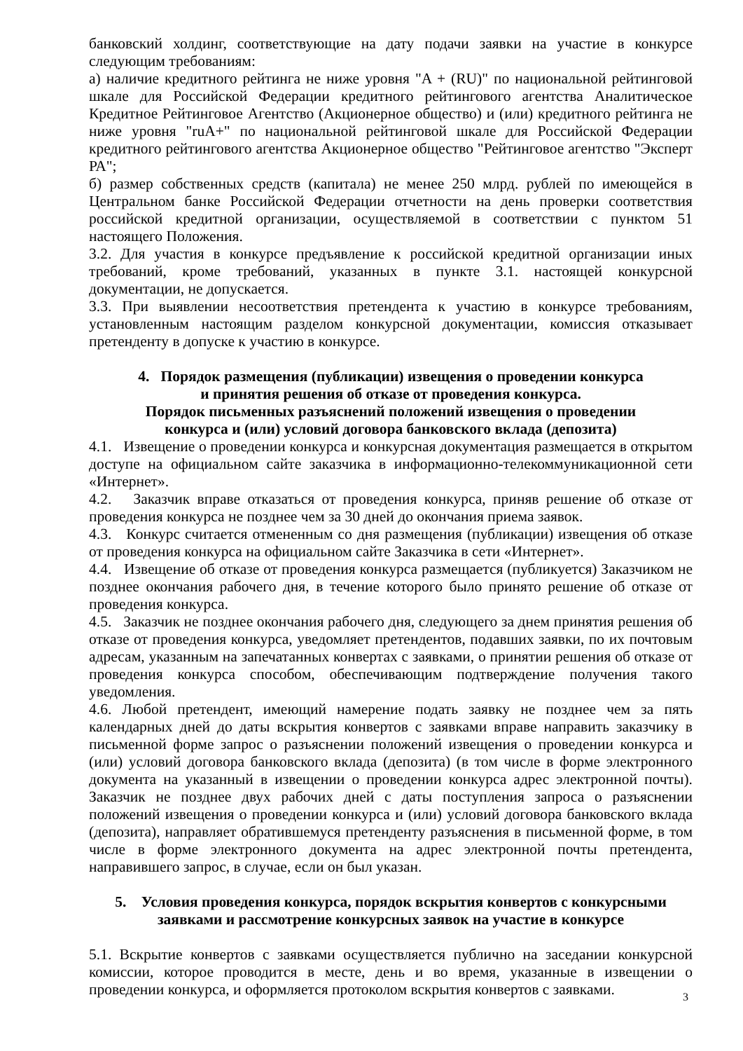банковский холдинг, соответствующие на дату подачи заявки на участие в конкурсе следующим требованиям:
а) наличие кредитного рейтинга не ниже уровня "A + (RU)" по национальной рейтинговой шкале для Российской Федерации кредитного рейтингового агентства Аналитическое Кредитное Рейтинговое Агентство (Акционерное общество) и (или) кредитного рейтинга не ниже уровня "ruA+" по национальной рейтинговой шкале для Российской Федерации кредитного рейтингового агентства Акционерное общество "Рейтинговое агентство "Эксперт РА";
б) размер собственных средств (капитала) не менее 250 млрд. рублей по имеющейся в Центральном банке Российской Федерации отчетности на день проверки соответствия российской кредитной организации, осуществляемой в соответствии с пунктом 51 настоящего Положения.
3.2. Для участия в конкурсе предъявление к российской кредитной организации иных требований, кроме требований, указанных в пункте 3.1. настоящей конкурсной документации, не допускается.
3.3. При выявлении несоответствия претендента к участию в конкурсе требованиям, установленным настоящим разделом конкурсной документации, комиссия отказывает претенденту в допуске к участию в конкурсе.
4. Порядок размещения (публикации) извещения о проведении конкурса
и принятия решения об отказе от проведения конкурса.
Порядок письменных разъяснений положений извещения о проведении
конкурса и (или) условий договора банковского вклада (депозита)
4.1. Извещение о проведении конкурса и конкурсная документация размещается в открытом доступе на официальном сайте заказчика в информационно-телекоммуникационной сети «Интернет».
4.2. Заказчик вправе отказаться от проведения конкурса, приняв решение об отказе от проведения конкурса не позднее чем за 30 дней до окончания приема заявок.
4.3. Конкурс считается отмененным со дня размещения (публикации) извещения об отказе от проведения конкурса на официальном сайте Заказчика в сети «Интернет».
4.4. Извещение об отказе от проведения конкурса размещается (публикуется) Заказчиком не позднее окончания рабочего дня, в течение которого было принято решение об отказе от проведения конкурса.
4.5. Заказчик не позднее окончания рабочего дня, следующего за днем принятия решения об отказе от проведения конкурса, уведомляет претендентов, подавших заявки, по их почтовым адресам, указанным на запечатанных конвертах с заявками, о принятии решения об отказе от проведения конкурса способом, обеспечивающим подтверждение получения такого уведомления.
4.6. Любой претендент, имеющий намерение подать заявку не позднее чем за пять календарных дней до даты вскрытия конвертов с заявками вправе направить заказчику в письменной форме запрос о разъяснении положений извещения о проведении конкурса и (или) условий договора банковского вклада (депозита) (в том числе в форме электронного документа на указанный в извещении о проведении конкурса адрес электронной почты). Заказчик не позднее двух рабочих дней с даты поступления запроса о разъяснении положений извещения о проведении конкурса и (или) условий договора банковского вклада (депозита), направляет обратившемуся претенденту разъяснения в письменной форме, в том числе в форме электронного документа на адрес электронной почты претендента, направившего запрос, в случае, если он был указан.
5. Условия проведения конкурса, порядок вскрытия конвертов с конкурсными
заявками и рассмотрение конкурсных заявок на участие в конкурсе
5.1. Вскрытие конвертов с заявками осуществляется публично на заседании конкурсной комиссии, которое проводится в месте, день и во время, указанные в извещении о проведении конкурса, и оформляется протоколом вскрытия конвертов с заявками.
3